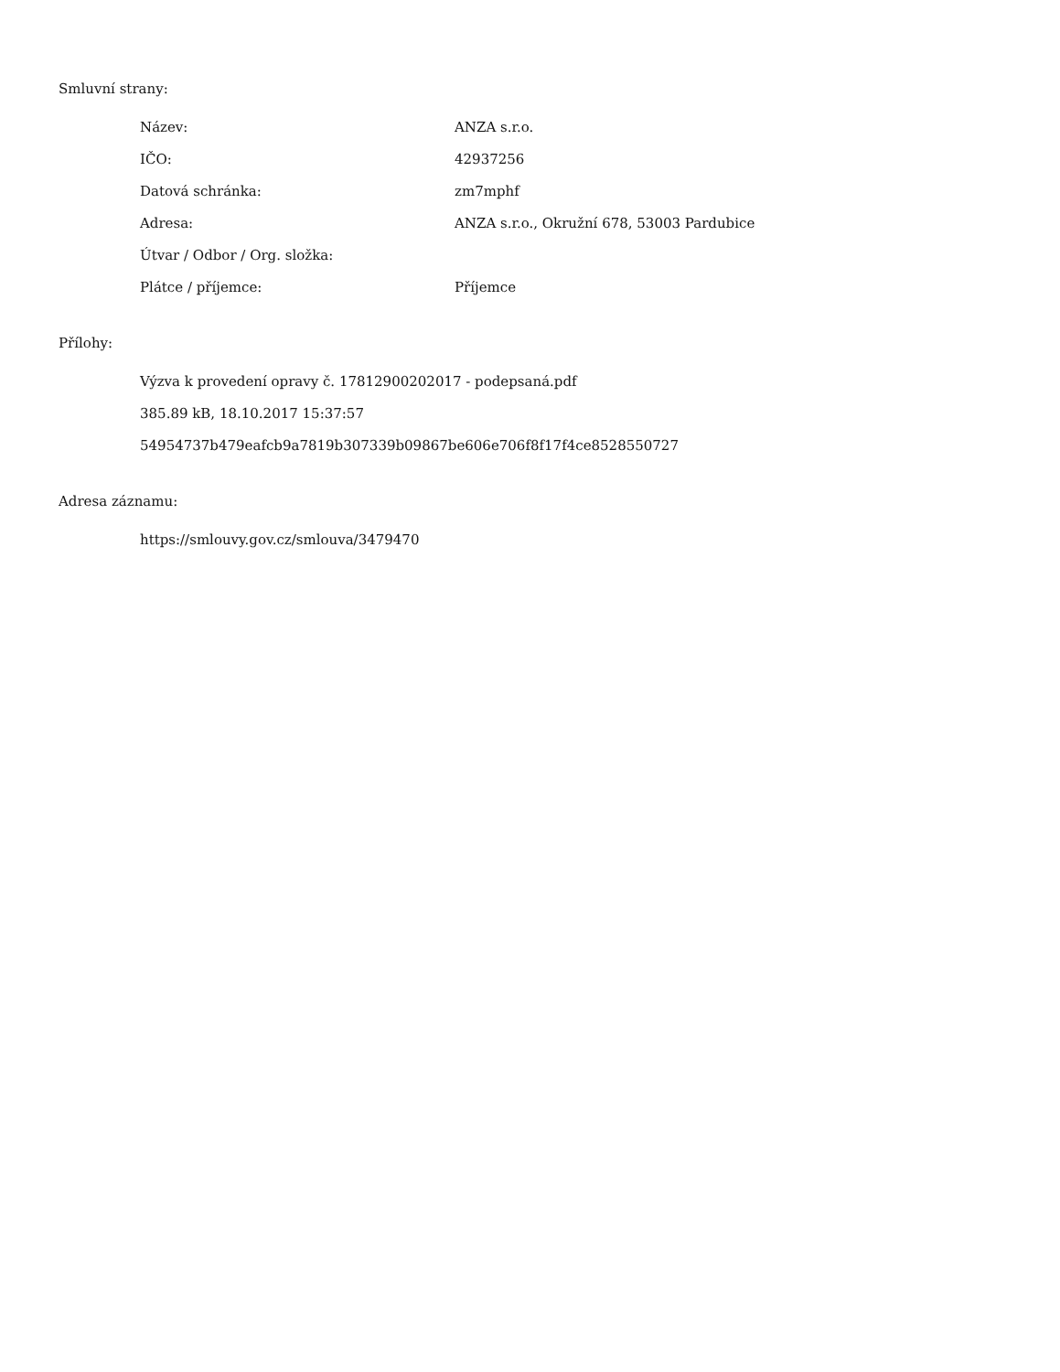Smluvní strany:
| Název: | ANZA s.r.o. |
| IČO: | 42937256 |
| Datová schránka: | zm7mphf |
| Adresa: | ANZA s.r.o., Okružní 678, 53003 Pardubice |
| Útvar / Odbor / Org. složka: | |
| Plátce / příjemce: | Příjemce |
Přílohy:
Výzva k provedení opravy č. 17812900202017 - podepsaná.pdf
385.89 kB, 18.10.2017 15:37:57
54954737b479eafcb9a7819b307339b09867be606e706f8f17f4ce8528550727
Adresa záznamu:
https://smlouvy.gov.cz/smlouva/3479470